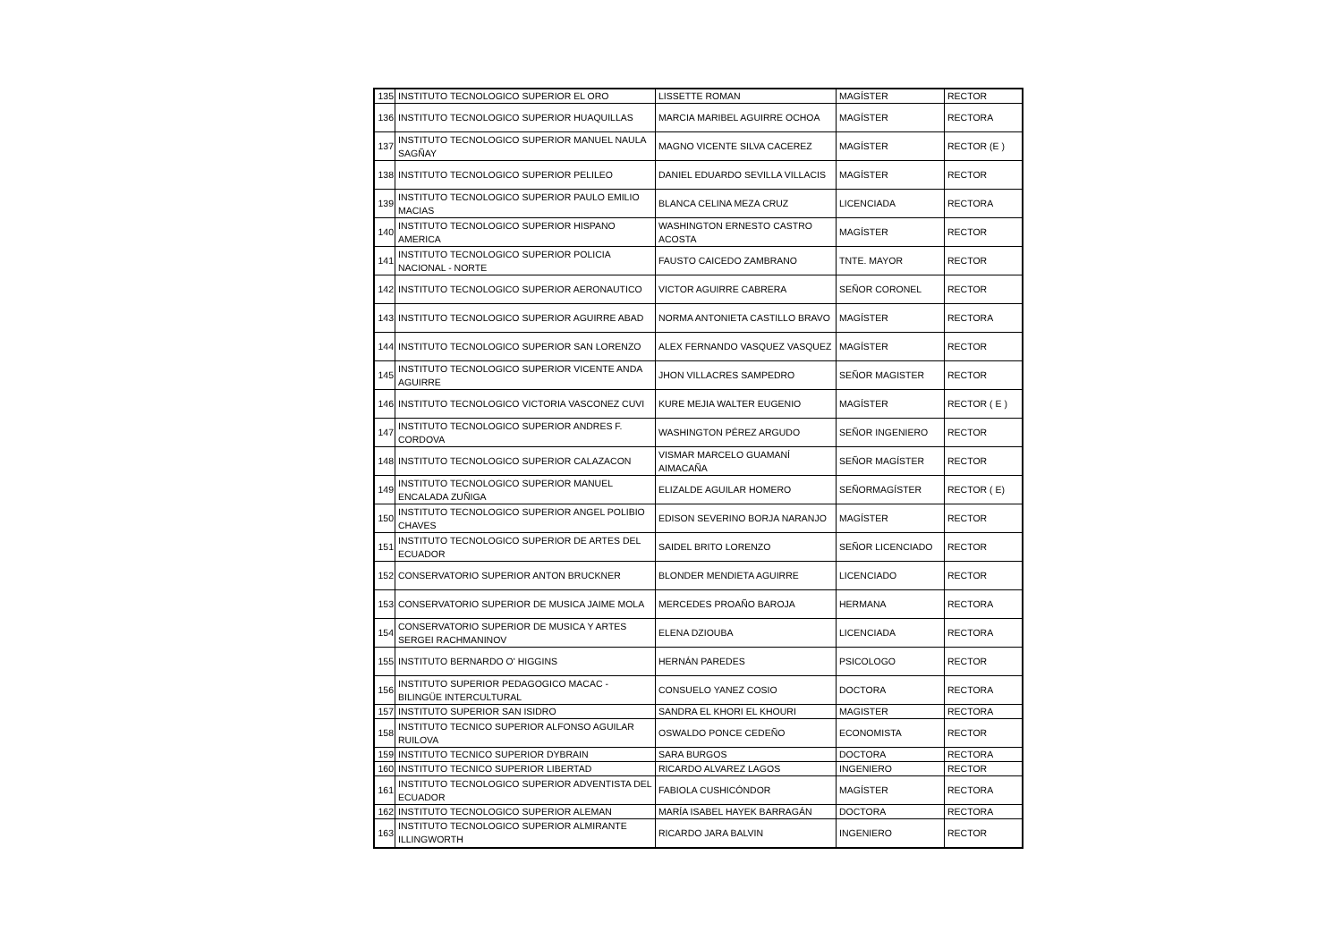| 135 | INSTITUTO TECNOLOGICO SUPERIOR EL ORO | LISSETTE ROMAN | MAGÍSTER | RECTOR |
| 136 | INSTITUTO TECNOLOGICO SUPERIOR HUAQUILLAS | MARCIA MARIBEL AGUIRRE OCHOA | MAGÍSTER | RECTORA |
| 137 | INSTITUTO TECNOLOGICO SUPERIOR MANUEL NAULA SAGÑAY | MAGNO VICENTE SILVA CACEREZ | MAGÍSTER | RECTOR (E ) |
| 138 | INSTITUTO TECNOLOGICO SUPERIOR PELILEO | DANIEL EDUARDO SEVILLA VILLACIS | MAGÍSTER | RECTOR |
| 139 | INSTITUTO TECNOLOGICO SUPERIOR PAULO EMILIO MACIAS | BLANCA CELINA MEZA CRUZ | LICENCIADA | RECTORA |
| 140 | INSTITUTO TECNOLOGICO SUPERIOR HISPANO AMERICA | WASHINGTON ERNESTO CASTRO ACOSTA | MAGÍSTER | RECTOR |
| 141 | INSTITUTO TECNOLOGICO SUPERIOR POLICIA NACIONAL - NORTE | FAUSTO CAICEDO ZAMBRANO | TNTE. MAYOR | RECTOR |
| 142 | INSTITUTO TECNOLOGICO SUPERIOR AERONAUTICO | VICTOR AGUIRRE CABRERA | SEÑOR CORONEL | RECTOR |
| 143 | INSTITUTO TECNOLOGICO SUPERIOR AGUIRRE ABAD | NORMA ANTONIETA CASTILLO BRAVO | MAGÍSTER | RECTORA |
| 144 | INSTITUTO TECNOLOGICO SUPERIOR SAN LORENZO | ALEX FERNANDO VASQUEZ VASQUEZ | MAGÍSTER | RECTOR |
| 145 | INSTITUTO TECNOLOGICO SUPERIOR VICENTE ANDA AGUIRRE | JHON VILLACRES SAMPEDRO | SEÑOR MAGISTER | RECTOR |
| 146 | INSTITUTO TECNOLOGICO VICTORIA VASCONEZ CUVI | KURE MEJIA WALTER EUGENIO | MAGÍSTER | RECTOR ( E ) |
| 147 | INSTITUTO TECNOLOGICO SUPERIOR ANDRES F. CORDOVA | WASHINGTON PÉREZ ARGUDO | SEÑOR INGENIERO | RECTOR |
| 148 | INSTITUTO TECNOLOGICO SUPERIOR CALAZACON | VISMAR MARCELO GUAMANÍ AIMACAÑA | SEÑOR MAGÍSTER | RECTOR |
| 149 | INSTITUTO TECNOLOGICO SUPERIOR MANUEL ENCALADA ZUÑIGA | ELIZALDE AGUILAR HOMERO | SEÑORMAGÍSTER | RECTOR ( E) |
| 150 | INSTITUTO TECNOLOGICO SUPERIOR ANGEL POLIBIO CHAVES | EDISON SEVERINO BORJA NARANJO | MAGÍSTER | RECTOR |
| 151 | INSTITUTO TECNOLOGICO SUPERIOR DE ARTES DEL ECUADOR | SAIDEL BRITO LORENZO | SEÑOR LICENCIADO | RECTOR |
| 152 | CONSERVATORIO SUPERIOR ANTON BRUCKNER | BLONDER MENDIETA AGUIRRE | LICENCIADO | RECTOR |
| 153 | CONSERVATORIO SUPERIOR DE MUSICA JAIME MOLA | MERCEDES PROAÑO BAROJA | HERMANA | RECTORA |
| 154 | CONSERVATORIO SUPERIOR DE MUSICA Y ARTES SERGEI RACHMANINOV | ELENA DZIOUBA | LICENCIADA | RECTORA |
| 155 | INSTITUTO BERNARDO O' HIGGINS | HERNÁN PAREDES | PSICOLOGO | RECTOR |
| 156 | INSTITUTO SUPERIOR PEDAGOGICO MACAC - BILINGÜE INTERCULTURAL | CONSUELO YANEZ COSIO | DOCTORA | RECTORA |
| 157 | INSTITUTO SUPERIOR SAN ISIDRO | SANDRA EL KHORI EL KHOURI | MAGISTER | RECTORA |
| 158 | INSTITUTO TECNICO SUPERIOR ALFONSO AGUILAR RUILOVA | OSWALDO PONCE CEDEÑO | ECONOMISTA | RECTOR |
| 159 | INSTITUTO TECNICO SUPERIOR DYBRAIN | SARA BURGOS | DOCTORA | RECTORA |
| 160 | INSTITUTO TECNICO SUPERIOR LIBERTAD | RICARDO ALVAREZ LAGOS | INGENIERO | RECTOR |
| 161 | INSTITUTO TECNOLOGICO SUPERIOR ADVENTISTA DEL ECUADOR | FABIOLA CUSHICÓNDOR | MAGÍSTER | RECTORA |
| 162 | INSTITUTO TECNOLOGICO SUPERIOR ALEMAN | MARÍA ISABEL HAYEK BARRAGÁN | DOCTORA | RECTORA |
| 163 | INSTITUTO TECNOLOGICO SUPERIOR ALMIRANTE ILLINGWORTH | RICARDO JARA BALVIN | INGENIERO | RECTOR |